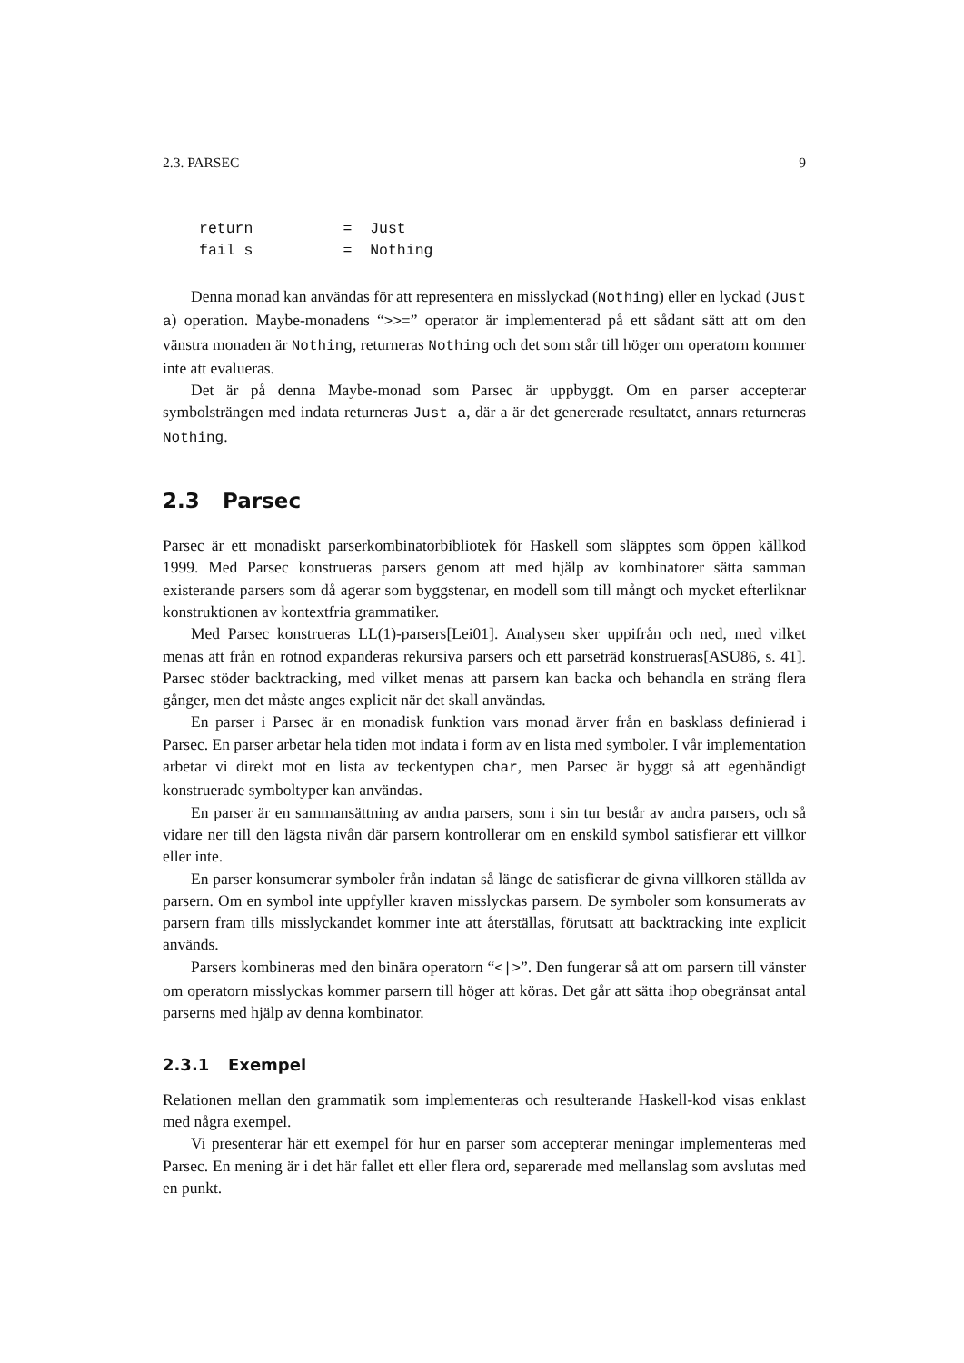2.3. PARSEC 9
return          =  Just
fail s          =  Nothing
Denna monad kan användas för att representera en misslyckad (Nothing) eller en lyckad (Just a) operation. Maybe-monadens “>>=” operator är implementerad på ett sådant sätt att om den vänstra monaden är Nothing, returneras Nothing och det som står till höger om operatorn kommer inte att evalueras.
Det är på denna Maybe-monad som Parsec är uppbyggt. Om en parser accepterar symbolsträngen med indata returneras Just a, där a är det genererade resultatet, annars returneras Nothing.
2.3 Parsec
Parsec är ett monadiskt parserkombinatorbibliotek för Haskell som släpptes som öppen källkod 1999. Med Parsec konstrueras parsers genom att med hjälp av kombinatorer sätta samman existerande parsers som då agerar som byggstenar, en modell som till mångt och mycket efterliknar konstruktionen av kontextfria grammatiker.
Med Parsec konstrueras LL(1)-parsers[Lei01]. Analysen sker uppifrån och ned, med vilket menas att från en rotnod expanderas rekursiva parsers och ett parseträd konstrueras[ASU86, s. 41]. Parsec stöder backtracking, med vilket menas att parsern kan backa och behandla en sträng flera gånger, men det måste anges explicit när det skall användas.
En parser i Parsec är en monadisk funktion vars monad ärver från en basklass definierad i Parsec. En parser arbetar hela tiden mot indata i form av en lista med symboler. I vår implementation arbetar vi direkt mot en lista av teckentypen char, men Parsec är byggt så att egenhändigt konstruerade symboltyper kan användas.
En parser är en sammansättning av andra parsers, som i sin tur består av andra parsers, och så vidare ner till den lägsta nivån där parsern kontrollerar om en enskild symbol satisfierar ett villkor eller inte.
En parser konsumerar symboler från indatan så länge de satisfierar de givna villkoren ställda av parsern. Om en symbol inte uppfyller kraven misslyckas parsern. De symboler som konsumerats av parsern fram tills misslyckandet kommer inte att återställas, förutsatt att backtracking inte explicit används.
Parsers kombineras med den binära operatorn “<|>”. Den fungerar så att om parsern till vänster om operatorn misslyckas kommer parsern till höger att köras. Det går att sätta ihop obegränsat antal parserns med hjälp av denna kombinator.
2.3.1 Exempel
Relationen mellan den grammatik som implementeras och resulterande Haskell-kod visas enklast med några exempel.
Vi presenterar här ett exempel för hur en parser som accepterar meningar implementeras med Parsec. En mening är i det här fallet ett eller flera ord, separerade med mellanslag som avslutas med en punkt.